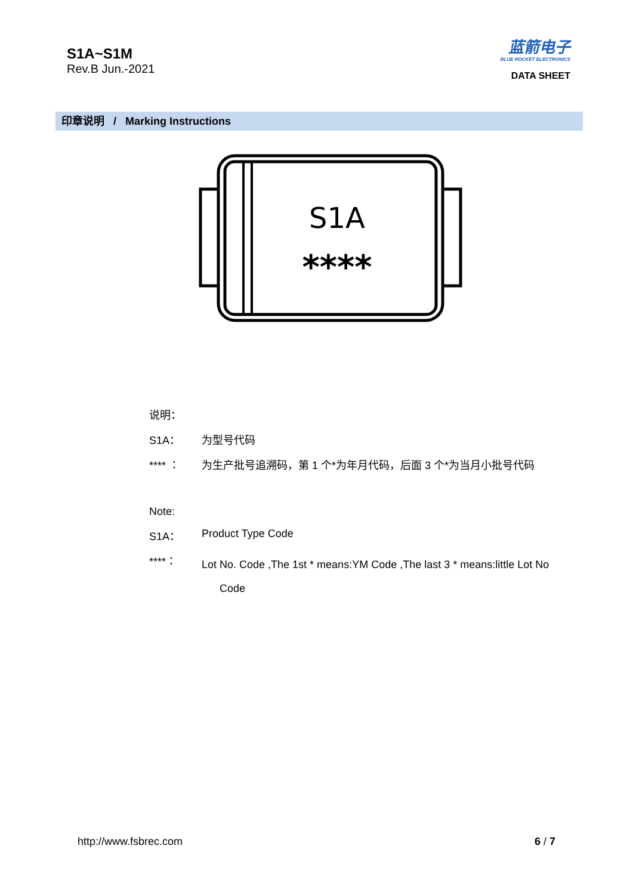S1A~S1M
Rev.B Jun.-2021
蓝箭电子
BLUE ROCKET ELECTRONICS
DATA SHEET
印章说明 / Marking Instructions
S1A
****
说明：
S1A： 为型号代码
**** ： 为生产批号追溯码，第 1 个*为年月代码，后面 3 个*为当月小批号代码
Note:
S1A： Product Type Code
****： Lot No. Code ,The 1st * means:YM Code ,The last 3 * means:little Lot No
Code
http://www.fsbrec.com 6 / 7